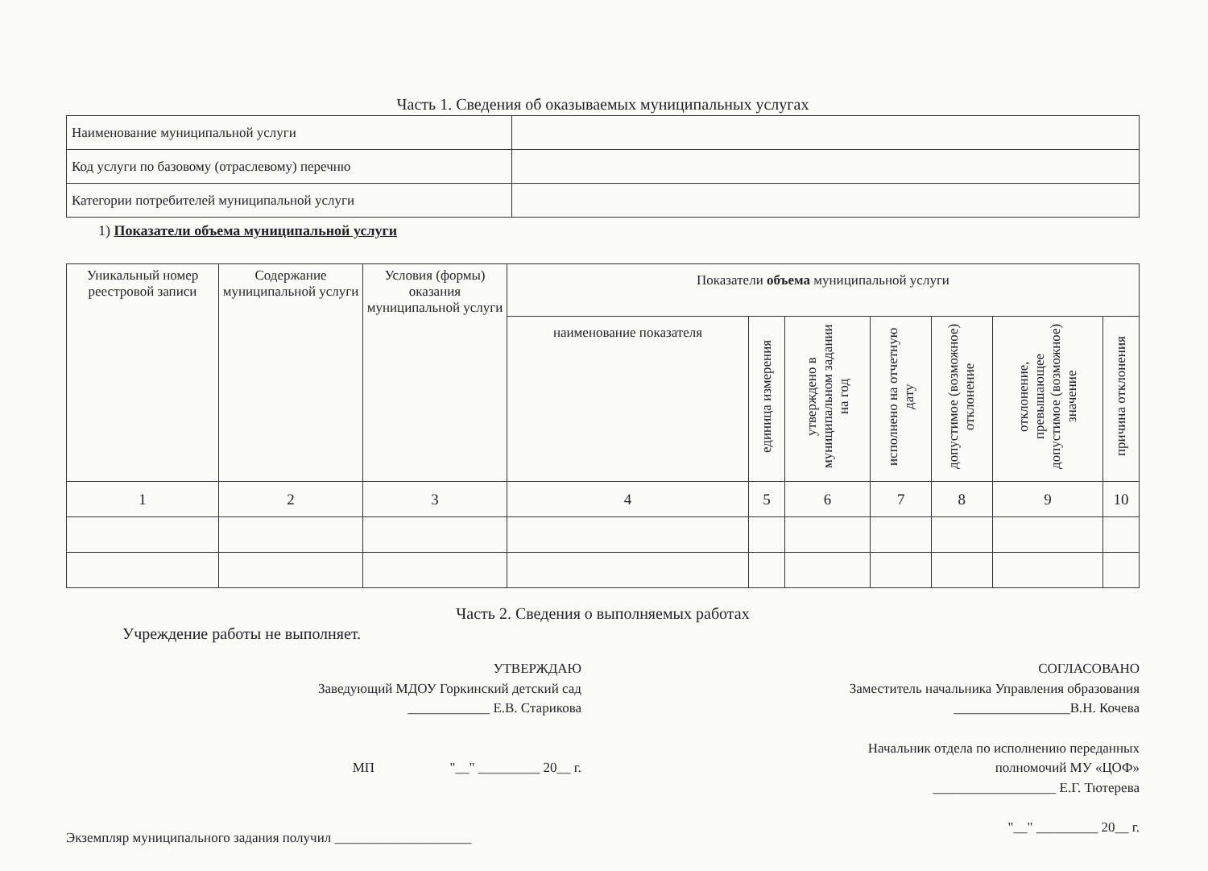Часть 1. Сведения об оказываемых муниципальных услугах
| Наименование муниципальной услуги | |
| Код услуги по базовому (отраслевому) перечню | |
| Категории потребителей муниципальной услуги | |
1) Показатели объема муниципальной услуги
| Уникальный номер реестровой записи | Содержание муниципальной услуги | Условия (формы) оказания муниципальной услуги | Показатели объема муниципальной услуги | | | | | | |
| --- | --- | --- | --- | --- | --- | --- | --- | --- | --- |
| | | | наименование показателя | единица измерения | утверждено в муниципальном задании на год | исполнено на отчетную дату | допустимое (возможное) отклонение | отклонение, превышающее допустимое (возможное) значение | причина отклонения |
| 1 | 2 | 3 | 4 | 5 | 6 | 7 | 8 | 9 | 10 |
Часть 2. Сведения о выполняемых работах
Учреждение работы не выполняет.
УТВЕРЖДАЮ
Заведующий МДОУ Горкинский детский сад
____________ Е.В. Старикова
МП "__" _________ 20__ г.
СОГЛАСОВАНО
Заместитель начальника Управления образования
_________________В.Н. Кочева
Начальник отдела по исполнению переданных
полномочий МУ «ЦОФ»
__________________ Е.Г. Тютерева
"__" _________ 20__ г.
Экземпляр муниципального задания получил ____________________